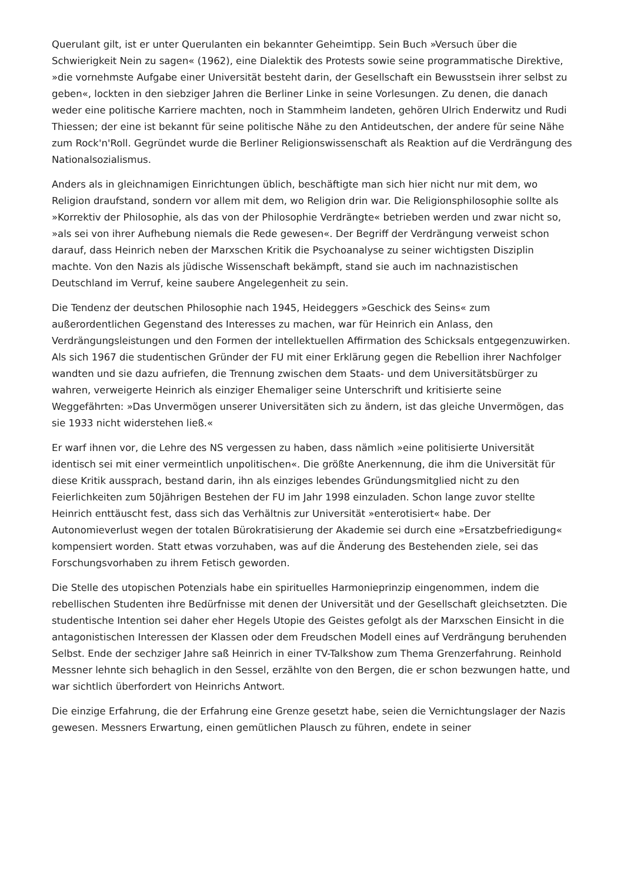Querulant gilt, ist er unter Querulanten ein bekannter Geheimtipp. Sein Buch »Versuch über die Schwierigkeit Nein zu sagen« (1962), eine Dialektik des Protests sowie seine programmatische Direktive, »die vornehmste Aufgabe einer Universität besteht darin, der Gesellschaft ein Bewusstsein ihrer selbst zu geben«, lockten in den siebziger Jahren die Berliner Linke in seine Vorlesungen. Zu denen, die danach weder eine politische Karriere machten, noch in Stammheim landeten, gehören Ulrich Enderwitz und Rudi Thiessen; der eine ist bekannt für seine politische Nähe zu den Antideutschen, der andere für seine Nähe zum Rock'n'Roll. Gegründet wurde die Berliner Religionswissenschaft als Reaktion auf die Verdrängung des Nationalsozialismus.
Anders als in gleichnamigen Einrichtungen üblich, beschäftigte man sich hier nicht nur mit dem, wo Religion draufstand, sondern vor allem mit dem, wo Religion drin war. Die Religionsphilosophie sollte als »Korrektiv der Philosophie, als das von der Philosophie Verdrängte« betrieben werden und zwar nicht so, »als sei von ihrer Aufhebung niemals die Rede gewesen«. Der Begriff der Verdrängung verweist schon darauf, dass Heinrich neben der Marxschen Kritik die Psychoanalyse zu seiner wichtigsten Disziplin machte. Von den Nazis als jüdische Wissenschaft bekämpft, stand sie auch im nachnazistischen Deutschland im Verruf, keine saubere Angelegenheit zu sein.
Die Tendenz der deutschen Philosophie nach 1945, Heideggers »Geschick des Seins« zum außerordentlichen Gegenstand des Interesses zu machen, war für Heinrich ein Anlass, den Verdrängungsleistungen und den Formen der intellektuellen Affirmation des Schicksals entgegenzuwirken. Als sich 1967 die studentischen Gründer der FU mit einer Erklärung gegen die Rebellion ihrer Nachfolger wandten und sie dazu aufriefen, die Trennung zwischen dem Staats- und dem Universitätsbürger zu wahren, verweigerte Heinrich als einziger Ehemaliger seine Unterschrift und kritisierte seine Weggefährten: »Das Unvermögen unserer Universitäten sich zu ändern, ist das gleiche Unvermögen, das sie 1933 nicht widerstehen ließ.«
Er warf ihnen vor, die Lehre des NS vergessen zu haben, dass nämlich »eine politisierte Universität identisch sei mit einer vermeintlich unpolitischen«. Die größte Anerkennung, die ihm die Universität für diese Kritik aussprach, bestand darin, ihn als einziges lebendes Gründungsmitglied nicht zu den Feierlichkeiten zum 50jährigen Bestehen der FU im Jahr 1998 einzuladen. Schon lange zuvor stellte Heinrich enttäuscht fest, dass sich das Verhältnis zur Universität »enterotisiert« habe. Der Autonomieverlust wegen der totalen Bürokratisierung der Akademie sei durch eine »Ersatzbefriedigung« kompensiert worden. Statt etwas vorzuhaben, was auf die Änderung des Bestehenden ziele, sei das Forschungsvorhaben zu ihrem Fetisch geworden.
Die Stelle des utopischen Potenzials habe ein spirituelles Harmonieprinzip eingenommen, indem die rebellischen Studenten ihre Bedürfnisse mit denen der Universität und der Gesellschaft gleichsetzten. Die studentische Intention sei daher eher Hegels Utopie des Geistes gefolgt als der Marxschen Einsicht in die antagonistischen Interessen der Klassen oder dem Freudschen Modell eines auf Verdrängung beruhenden Selbst. Ende der sechziger Jahre saß Heinrich in einer TV-Talkshow zum Thema Grenzerfahrung. Reinhold Messner lehnte sich behaglich in den Sessel, erzählte von den Bergen, die er schon bezwungen hatte, und war sichtlich überfordert von Heinrichs Antwort.
Die einzige Erfahrung, die der Erfahrung eine Grenze gesetzt habe, seien die Vernichtungslager der Nazis gewesen. Messners Erwartung, einen gemütlichen Plausch zu führen, endete in seiner